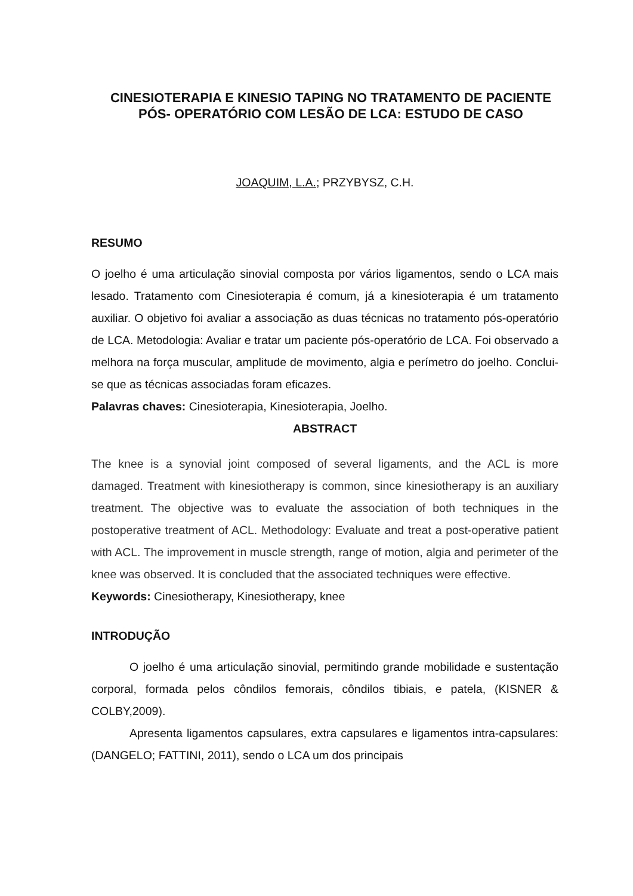CINESIOTERAPIA E KINESIO TAPING NO TRATAMENTO DE PACIENTE PÓS- OPERATÓRIO COM LESÃO DE LCA: ESTUDO DE CASO
JOAQUIM, L.A.; PRZYBYSZ, C.H.
RESUMO
O joelho é uma articulação sinovial composta por vários ligamentos, sendo o LCA mais lesado. Tratamento com Cinesioterapia é comum, já a kinesioterapia é um tratamento auxiliar. O objetivo foi avaliar a associação as duas técnicas no tratamento pós-operatório de LCA. Metodologia: Avaliar e tratar um paciente pós-operatório de LCA. Foi observado a melhora na força muscular, amplitude de movimento, algia e perímetro do joelho. Conclui-se que as técnicas associadas foram eficazes.
Palavras chaves: Cinesioterapia, Kinesioterapia, Joelho.
ABSTRACT
The knee is a synovial joint composed of several ligaments, and the ACL is more damaged. Treatment with kinesiotherapy is common, since kinesiotherapy is an auxiliary treatment. The objective was to evaluate the association of both techniques in the postoperative treatment of ACL. Methodology: Evaluate and treat a post-operative patient with ACL. The improvement in muscle strength, range of motion, algia and perimeter of the knee was observed. It is concluded that the associated techniques were effective.
Keywords: Cinesiotherapy, Kinesiotherapy, knee
INTRODUÇÃO
O joelho é uma articulação sinovial, permitindo grande mobilidade e sustentação corporal, formada pelos côndilos femorais, côndilos tibiais, e patela, (KISNER & COLBY,2009).
Apresenta ligamentos capsulares, extra capsulares e ligamentos intra-capsulares:(DANGELO; FATTINI, 2011), sendo o LCA um dos principais